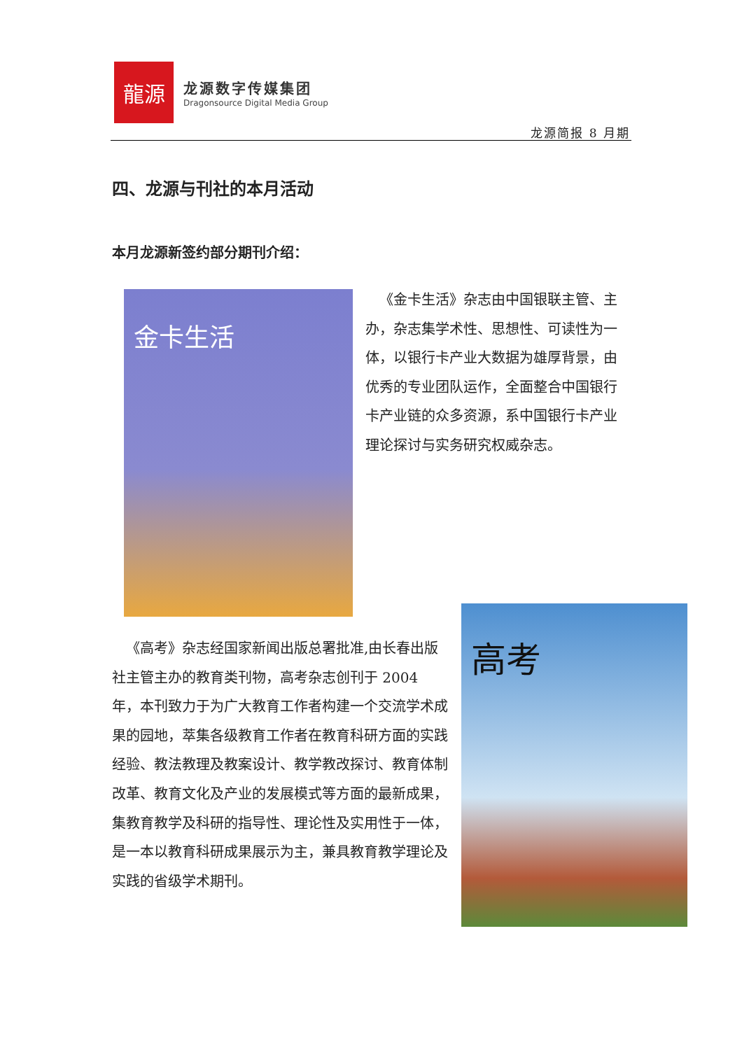龍源
龙源数字传媒集团
Dragonsource Digital Media Group
龙源简报 8 月期
四、龙源与刊社的本月活动
本月龙源新签约部分期刊介绍：
金卡生活
 《金卡生活》杂志由中国银联主管、主办，杂志集学术性、思想性、可读性为一体，以银行卡产业大数据为雄厚背景，由优秀的专业团队运作，全面整合中国银行卡产业链的众多资源，系中国银行卡产业理论探讨与实务研究权威杂志。
高考
 《高考》杂志经国家新闻出版总署批准,由长春出版社主管主办的教育类刊物，高考杂志创刊于 2004 年，本刊致力于为广大教育工作者构建一个交流学术成果的园地，萃集各级教育工作者在教育科研方面的实践经验、教法教理及教案设计、教学教改探讨、教育体制改革、教育文化及产业的发展模式等方面的最新成果，集教育教学及科研的指导性、理论性及实用性于一体，是一本以教育科研成果展示为主，兼具教育教学理论及实践的省级学术期刊。